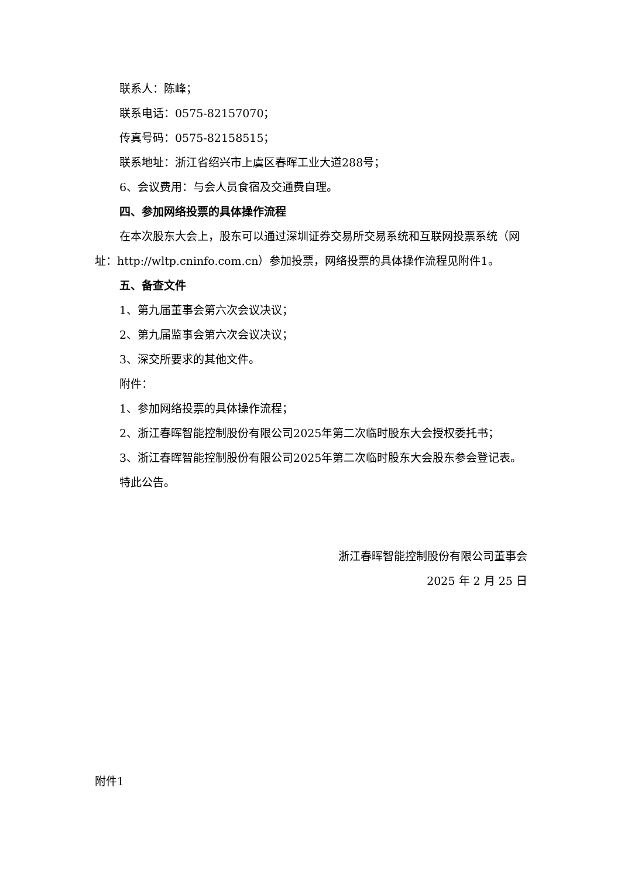联系人：陈峰；
联系电话：0575-82157070；
传真号码：0575-82158515；
联系地址：浙江省绍兴市上虞区春晖工业大道288号；
6、会议费用：与会人员食宿及交通费自理。
四、参加网络投票的具体操作流程
在本次股东大会上，股东可以通过深圳证券交易所交易系统和互联网投票系统（网址：http://wltp.cninfo.com.cn）参加投票，网络投票的具体操作流程见附件1。
五、备查文件
1、第九届董事会第六次会议决议；
2、第九届监事会第六次会议决议；
3、深交所要求的其他文件。
附件：
1、参加网络投票的具体操作流程；
2、浙江春晖智能控制股份有限公司2025年第二次临时股东大会授权委托书；
3、浙江春晖智能控制股份有限公司2025年第二次临时股东大会股东参会登记表。
特此公告。
浙江春晖智能控制股份有限公司董事会
2025 年 2 月 25 日
附件1